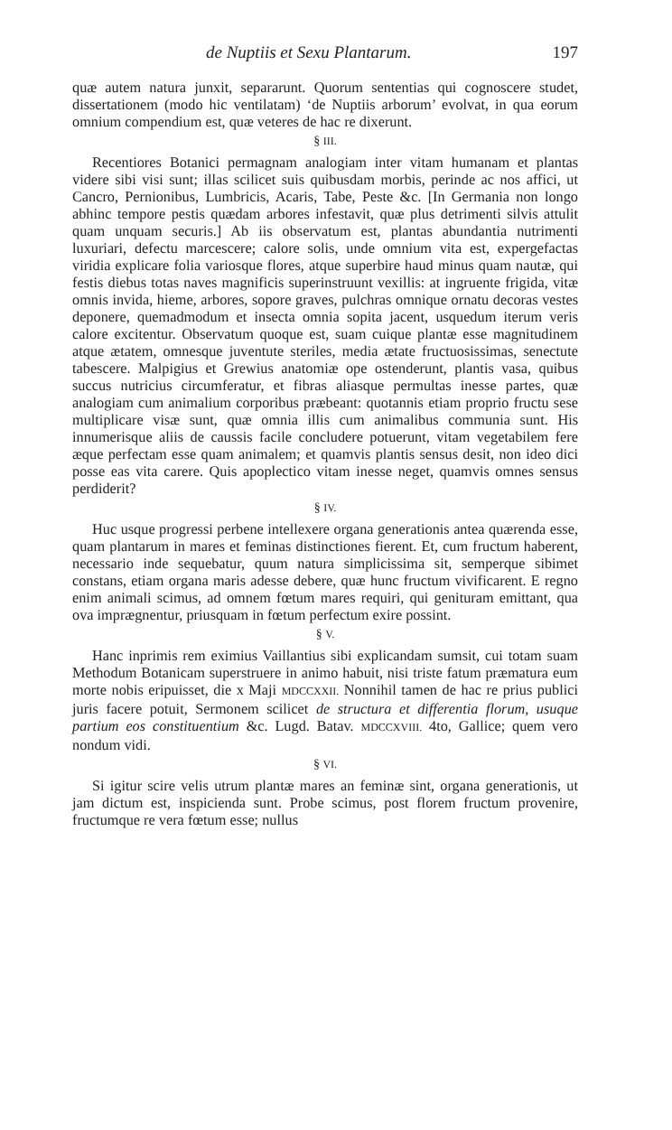de Nuptiis et Sexu Plantarum. 197
quæ autem natura junxit, separarunt. Quorum sententias qui cognoscere studet, dissertationem (modo hic ventilatam) ‘de Nuptiis arborum’ evolvat, in qua eorum omnium compendium est, quæ veteres de hac re dixerunt.
§ III.
Recentiores Botanici permagnam analogiam inter vitam humanam et plantas videre sibi visi sunt; illas scilicet suis quibusdam morbis, perinde ac nos affici, ut Cancro, Pernionibus, Lumbricis, Acaris, Tabe, Peste &c. [In Germania non longo abhinc tempore pestis quædam arbores infestavit, quæ plus detrimenti silvis attulit quam unquam securis.] Ab iis observatum est, plantas abundantia nutrimenti luxuriari, defectu marcescere; calore solis, unde omnium vita est, expergefactas viridia explicare folia variosque flores, atque superbire haud minus quam nautæ, qui festis diebus totas naves magnificis superinstruunt vexillis: at ingruente frigida, vitæ omnis invida, hieme, arbores, sopore graves, pulchras omnique ornatu decoras vestes deponere, quemadmodum et insecta omnia sopita jacent, usquedum iterum veris calore excitentur. Observatum quoque est, suam cuique plantæ esse magnitudinem atque ætatem, omnesque juventute steriles, media ætate fructuosissimas, senectute tabescere. Malpigius et Grewius anatomiæ ope ostenderunt, plantis vasa, quibus succus nutricius circumferatur, et fibras aliasque permultas inesse partes, quæ analogiam cum animalium corporibus præbeant: quotannis etiam proprio fructu sese multiplicare visæ sunt, quæ omnia illis cum animalibus communia sunt. His innumerisque aliis de caussis facile concludere potuerunt, vitam vegetabilem fere æque perfectam esse quam animalem; et quamvis plantis sensus desit, non ideo dici posse eas vita carere. Quis apoplectico vitam inesse neget, quamvis omnes sensus perdiderit?
§ IV.
Huc usque progressi perbene intellexere organa generationis antea quærenda esse, quam plantarum in mares et feminas distinctiones fierent. Et, cum fructum haberent, necessario inde sequebatur, quum natura simplicissima sit, semperque sibimet constans, etiam organa maris adesse debere, quæ hunc fructum vivificarent. E regno enim animali scimus, ad omnem fœtum mares requiri, qui genituram emittant, qua ova imprægnentur, priusquam in fœtum perfectum exire possint.
§ V.
Hanc inprimis rem eximius Vaillantius sibi explicandam sumsit, cui totam suam Methodum Botanicam superstruere in animo habuit, nisi triste fatum præmatura eum morte nobis eripuisset, die x Maji MDCCXXII. Nonnihil tamen de hac re prius publici juris facere potuit, Sermonem scilicet de structura et differentia florum, usuque partium eos constituentium &c. Lugd. Batav. MDCCXVIII. 4to, Gallice; quem vero nondum vidi.
§ VI.
Si igitur scire velis utrum plantæ mares an feminæ sint, organa generationis, ut jam dictum est, inspicienda sunt. Probe scimus, post florem fructum provenire, fructumque re vera fœtum esse; nullus